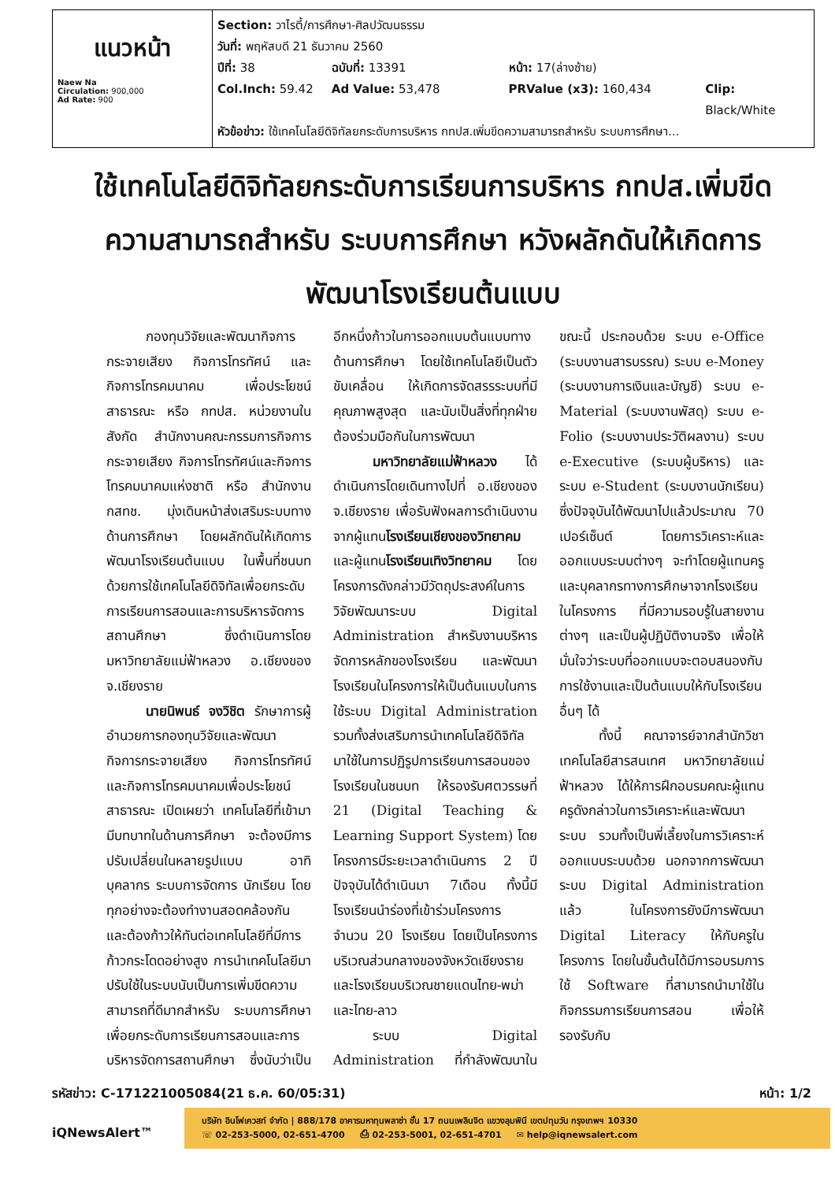| แนวหน้า Naew Na Circulation: 900,000 Ad Rate: 900 | Section: วาไรตี้/การศึกษา-ศิลปวัฒนธรรม วันที่: พฤหัสบดี 21 ธันวาคม 2560 ปีที่: 38 ฉบับที่: 13391 หน้า: 17(ล่างซ้าย) Col.Inch: 59.42 Ad Value: 53,478 PRValue (x3): 160,434 Clip: Black/White หัวข้อข่าว: ใช้เทคโนโลยีดิจิทัลยกระดับการบริหาร กทปส.เพิ่มขีดความสามารถสำหรับ ระบบการศึกษา... |
ใช้เทคโนโลยีดิจิทัลยกระดับการเรียนการบริหาร กทปส.เพิ่มขีดความสามารถสำหรับ ระบบการศึกษา หวังผลักดันให้เกิดการพัฒนาโรงเรียนต้นแบบ
กองทุนวิจัยและพัฒนากิจการกระจายเสียง กิจการโทรทัศน์ และกิจการโทรคมนาคม เพื่อประโยชน์สาธารณะ หรือ กทปส. หน่วยงานในสังกัด สำนักงานคณะกรรมการกิจการกระจายเสียง กิจการโทรทัศน์และกิจการโทรคมนาคมแห่งชาติ หรือ สำนักงาน กสทช. มุ่งเดินหน้าส่งเสริมระบบทางด้านการศึกษา โดยผลักดันให้เกิดการพัฒนาโรงเรียนต้นแบบ ในพื้นที่ชนบทด้วยการใช้เทคโนโลยีดิจิทัลเพื่อยกระดับการเรียนการสอนและการบริหารจัดการสถานศึกษา ซึ่งดำเนินการโดยมหาวิทยาลัยแม่ฟ้าหลวง อ.เชียงของ จ.เชียงราย
นายนิพนธ์ จงวิชิต รักษาการผู้อำนวยการกองทุนวิจัยและพัฒนากิจการกระจายเสียง กิจการโทรทัศน์ และกิจการโทรคมนาคมเพื่อประโยชน์สาธารณะ เปิดเผยว่า เทคโนโลยีที่เข้ามามีบทบาทในด้านการศึกษา จะต้องมีการปรับเปลี่ยนในหลายรูปแบบ อาทิ บุคลากร ระบบการจัดการ นักเรียน โดยทุกอย่างจะต้องทำงานสอดคล้องกัน และต้องก้าวให้ทันต่อเทคโนโลยีที่มีการก้าวกระโดดอย่างสูง การนำเทคโนโลยีมาปรับใช้ในระบบนับเป็นการเพิ่มขีดความสามารถที่ดีมากสำหรับ ระบบการศึกษา เพื่อยกระดับการเรียนการสอนและการบริหารจัดการสถานศึกษา ซึ่งนับว่าเป็นอีกหนึ่งก้าวในการออกแบบต้นแบบทางด้านการศึกษา โดยใช้เทคโนโลยีเป็นตัวขับเคลื่อน ให้เกิดการจัดสรรระบบที่มีคุณภาพสูงสุด และนับเป็นสิ่งที่ทุกฝ่ายต้องร่วมมือกันในการพัฒนา
มหาวิทยาลัยแม่ฟ้าหลวง ได้ดำเนินการโดยเดินทางไปที่ อ.เชียงของ จ.เชียงราย เพื่อรับฟังผลการดำเนินงานจากผู้แทนโรงเรียนเชียงของวิทยาคม และผู้แทนโรงเรียนเทิงวิทยาคม โดยโครงการดังกล่าวมีวัตถุประสงค์ในการวิจัยพัฒนาระบบ Digital Administration สำหรับงานบริหารจัดการหลักของโรงเรียน และพัฒนาโรงเรียนในโครงการให้เป็นต้นแบบในการใช้ระบบ Digital Administration รวมทั้งส่งเสริมการนำเทคโนโลยีดิจิทัลมาใช้ในการปฏิรูปการเรียนการสอนของโรงเรียนในชนบท ให้รองรับศตวรรษที่ 21 (Digital Teaching & Learning Support System) โดยโครงการมีระยะเวลาดำเนินการ 2 ปี ปัจจุบันได้ดำเนินมา 7เดือน ทั้งนี้มีโรงเรียนนำร่องที่เข้าร่วมโครงการ จำนวน 20 โรงเรียน โดยเป็นโครงการบริเวณส่วนกลางของจังหวัดเชียงราย และโรงเรียนบริเวณชายแดนไทย-พม่า และไทย-ลาว
ระบบ Digital Administration ที่กำลังพัฒนาในขณะนี้ ประกอบด้วย ระบบ e-Office (ระบบงานสารบรรณ) ระบบ e-Money (ระบบงานการเงินและบัญชี) ระบบ e-Material (ระบบงานพัสดุ) ระบบ e-Folio (ระบบงานประวัติผลงาน) ระบบ e-Executive (ระบบผู้บริหาร) และระบบ e-Student (ระบบงานนักเรียน) ซึ่งปัจจุบันได้พัฒนาไปแล้วประมาณ 70 เปอร์เซ็นต์ โดยการวิเคราะห์และออกแบบระบบต่างๆ จะทำโดยผู้แทนครูและบุคลากรทางการศึกษาจากโรงเรียนในโครงการ ที่มีความรอบรู้ในสายงานต่างๆ และเป็นผู้ปฏิบัติงานจริง เพื่อให้มั่นใจว่าระบบที่ออกแบบจะตอบสนองกับการใช้งานและเป็นต้นแบบให้กับโรงเรียนอื่นๆ ได้
ทั้งนี้ คณาจารย์จากสำนักวิชาเทคโนโลยีสารสนเทศ มหาวิทยาลัยแม่ฟ้าหลวง ได้ให้การฝึกอบรมคณะผู้แทนครูดังกล่าวในการวิเคราะห์และพัฒนาระบบ รวมทั้งเป็นพี่เลี้ยงในการวิเคราะห์ออกแบบระบบด้วย นอกจากการพัฒนาระบบ Digital Administration แล้ว ในโครงการยังมีการพัฒนา Digital Literacy ให้กับครูในโครงการ โดยในขั้นต้นได้มีการอบรมการใช้ Software ที่สามารถนำมาใช้ในกิจกรรมการเรียนการสอน เพื่อให้รองรับกับ
รหัสข่าว: C-171221005084(21 ธ.ค. 60/05:31) หน้า: 1/2
iQNewsAlert™
บริษัท อินโฟเควสท์ จำกัด | 888/178 อาคารมหาทุนพลาซ่า ชั้น 17 ถนนเพลินจิต แขวงลุมพินี เขตปทุมวัน กรุงเทพฯ 10330
☏ 02-253-5000, 02-651-4700 ⎙ 02-253-5001, 02-651-4701 ✉ help@iqnewsalert.com